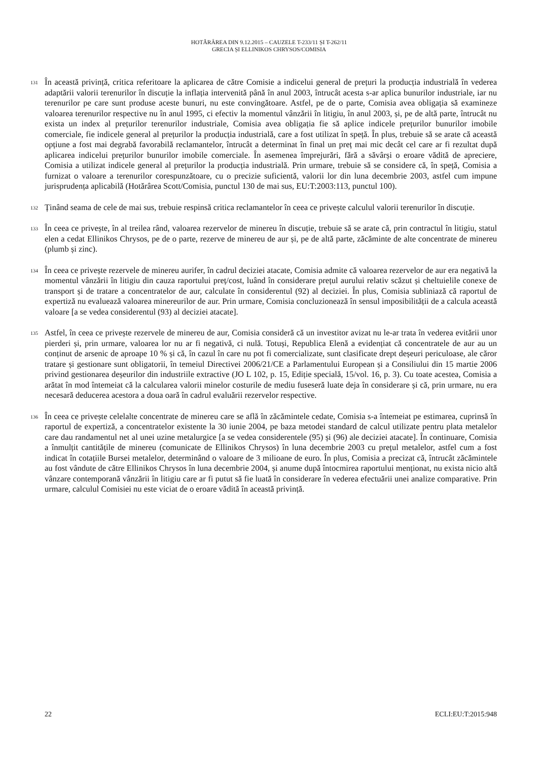HOTĂRÂREA DIN 9.12.2015 – CAUZELE T-233/11 ȘI T-262/11
GRECIA ȘI ELLINIKOS CHRYSOS/COMISIA
131
În această privință, critica referitoare la aplicarea de către Comisie a indicelui general de prețuri la producția industrială în vederea adaptării valorii terenurilor în discuție la inflația intervenită până în anul 2003, întrucât acesta s-ar aplica bunurilor industriale, iar nu terenurilor pe care sunt produse aceste bunuri, nu este convingătoare. Astfel, pe de o parte, Comisia avea obligația să examineze valoarea terenurilor respective nu în anul 1995, ci efectiv la momentul vânzării în litigiu, în anul 2003, și, pe de altă parte, întrucât nu exista un index al prețurilor terenurilor industriale, Comisia avea obligația fie să aplice indicele prețurilor bunurilor imobile comerciale, fie indicele general al prețurilor la producția industrială, care a fost utilizat în speță. În plus, trebuie să se arate că această opțiune a fost mai degrabă favorabilă reclamantelor, întrucât a determinat în final un preț mai mic decât cel care ar fi rezultat după aplicarea indicelui prețurilor bunurilor imobile comerciale. În asemenea împrejurări, fără a săvârși o eroare vădită de apreciere, Comisia a utilizat indicele general al prețurilor la producția industrială. Prin urmare, trebuie să se considere că, în speță, Comisia a furnizat o valoare a terenurilor corespunzătoare, cu o precizie suficientă, valorii lor din luna decembrie 2003, astfel cum impune jurisprudența aplicabilă (Hotărârea Scott/Comisia, punctul 130 de mai sus, EU:T:2003:113, punctul 100).
132
Ținând seama de cele de mai sus, trebuie respinsă critica reclamantelor în ceea ce privește calculul valorii terenurilor în discuție.
133
În ceea ce privește, în al treilea rând, valoarea rezervelor de minereu în discuție, trebuie să se arate că, prin contractul în litigiu, statul elen a cedat Ellinikos Chrysos, pe de o parte, rezerve de minereu de aur și, pe de altă parte, zăcăminte de alte concentrate de minereu (plumb și zinc).
134
În ceea ce privește rezervele de minereu aurifer, în cadrul deciziei atacate, Comisia admite că valoarea rezervelor de aur era negativă la momentul vânzării în litigiu din cauza raportului preț/cost, luând în considerare prețul aurului relativ scăzut și cheltuielile conexe de transport și de tratare a concentratelor de aur, calculate în considerentul (92) al deciziei. În plus, Comisia subliniază că raportul de expertiză nu evaluează valoarea minereurilor de aur. Prin urmare, Comisia concluzionează în sensul imposibilității de a calcula această valoare [a se vedea considerentul (93) al deciziei atacate].
135
Astfel, în ceea ce privește rezervele de minereu de aur, Comisia consideră că un investitor avizat nu le-ar trata în vederea evitării unor pierderi și, prin urmare, valoarea lor nu ar fi negativă, ci nulă. Totuși, Republica Elenă a evidențiat că concentratele de aur au un conținut de arsenic de aproape 10 % și că, în cazul în care nu pot fi comercializate, sunt clasificate drept deșeuri periculoase, ale căror tratare și gestionare sunt obligatorii, în temeiul Directivei 2006/21/CE a Parlamentului European și a Consiliului din 15 martie 2006 privind gestionarea deșeurilor din industriile extractive (JO L 102, p. 15, Ediție specială, 15/vol. 16, p. 3). Cu toate acestea, Comisia a arătat în mod întemeiat că la calcularea valorii minelor costurile de mediu fuseseră luate deja în considerare și că, prin urmare, nu era necesară deducerea acestora a doua oară în cadrul evaluării rezervelor respective.
136
În ceea ce privește celelalte concentrate de minereu care se află în zăcămintele cedate, Comisia s-a întemeiat pe estimarea, cuprinsă în raportul de expertiză, a concentratelor existente la 30 iunie 2004, pe baza metodei standard de calcul utilizate pentru plata metalelor care dau randamentul net al unei uzine metalurgice [a se vedea considerentele (95) și (96) ale deciziei atacate]. În continuare, Comisia a înmulțit cantitățile de minereu (comunicate de Ellinikos Chrysos) în luna decembrie 2003 cu prețul metalelor, astfel cum a fost indicat în cotațiile Bursei metalelor, determinând o valoare de 3 milioane de euro. În plus, Comisia a precizat că, întrucât zăcămintele au fost vândute de către Ellinikos Chrysos în luna decembrie 2004, și anume după întocmirea raportului menționat, nu exista nicio altă vânzare contemporană vânzării în litigiu care ar fi putut să fie luată în considerare în vederea efectuării unei analize comparative. Prin urmare, calculul Comisiei nu este viciat de o eroare vădită în această privință.
22 ECLI:EU:T:2015:948